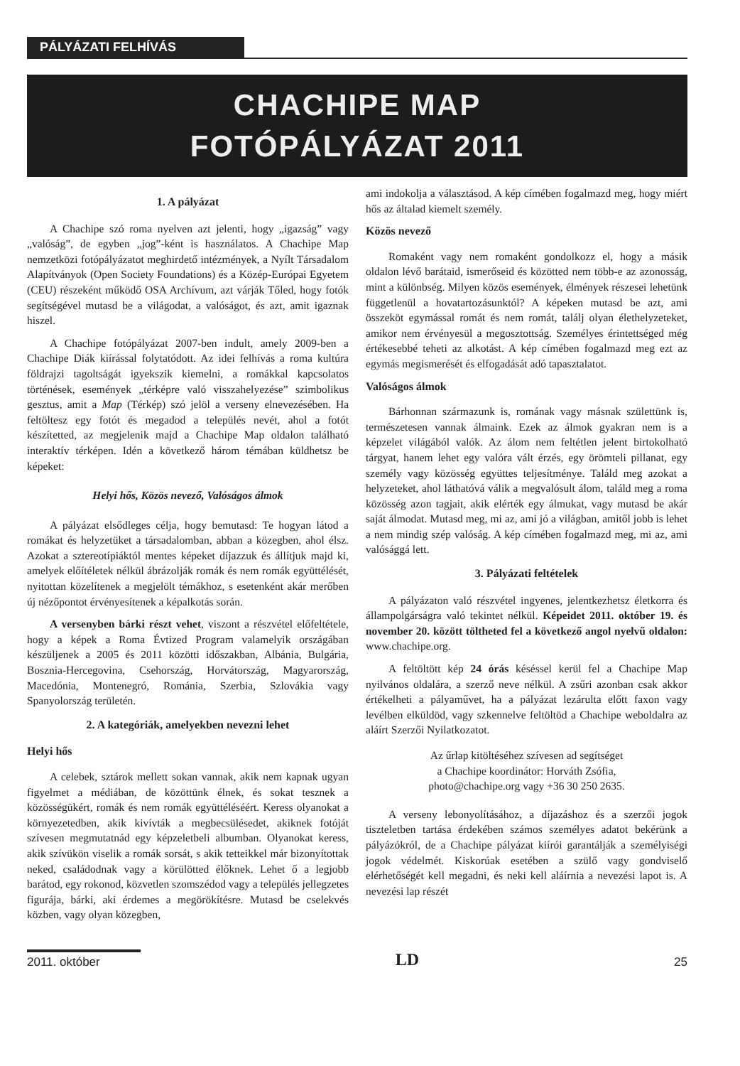PÁLYÁZATI FELHÍVÁS
CHACHIPE MAP
FOTÓPÁLYÁZAT 2011
1. A pályázat
A Chachipe szó roma nyelven azt jelenti, hogy „igazság” vagy „valóság”, de egyben „jog”-ként is használatos. A Chachipe Map nemzetközi fotópályázatot meghirdető intézmények, a Nyílt Társadalom Alapítványok (Open Society Foundations) és a Közép-Európai Egyetem (CEU) részeként működő OSA Archívum, azt várják Tőled, hogy fotók segítségével mutasd be a világodat, a valóságot, és azt, amit igaznak hiszel.
A Chachipe fotópályázat 2007-ben indult, amely 2009-ben a Chachipe Diák kiírással folytatódott. Az idei felhívás a roma kultúra földrajzi tagoltságát igyekszik kiemelni, a romákkal kapcsolatos történések, események „térképre való visszahelyezése” szimbolikus gesztus, amit a Map (Térkép) szó jelöl a verseny elnevezésében. Ha feltöltesz egy fotót és megadod a település nevét, ahol a fotót készítetted, az megjelenik majd a Chachipe Map oldalon található interaktív térképen. Idén a következő három témában küldhetsz be képeket:
Helyi hős, Közös nevező, Valóságos álmok
A pályázat elsődleges célja, hogy bemutasd: Te hogyan látod a romákat és helyzetüket a társadalomban, abban a közegben, ahol élsz. Azokat a sztereotípiáktól mentes képeket díjazzuk és állítjuk majd ki, amelyek előítéletek nélkül ábrázolják romák és nem romák együttélését, nyitottan közelítenek a megjelölt témákhoz, s esetenként akár merőben új nézőpontot érvényesítenek a képalkotás során.
A versenyben bárki részt vehet, viszont a részvétel előfeltétele, hogy a képek a Roma Évtized Program valamelyik országában készüljenek a 2005 és 2011 közötti időszakban, Albánia, Bulgária, Bosznia-Hercegovina, Csehország, Horvátország, Magyarország, Macedónia, Montenegró, Románia, Szerbia, Szlovákia vagy Spanyolország területén.
2. A kategóriák, amelyekben nevezni lehet
Helyi hős
A celebek, sztárok mellett sokan vannak, akik nem kapnak ugyan figyelmet a médiában, de közöttünk élnek, és sokat tesznek a közösségükért, romák és nem romák együttéléséért. Keress olyanokat a környezetedben, akik kivívták a megbecsülésedet, akiknek fotóját szívesen megmutatnád egy képzeletbeli albumban. Olyanokat keress, akik szívükön viselik a romák sorsát, s akik tetteikkel már bizonyítottak neked, családodnak vagy a körülötted élőknek. Lehet ő a legjobb barátod, egy rokonod, közvetlen szomszédod vagy a település jellegzetes figurája, bárki, aki érdemes a megörökítésre. Mutasd be cselekvés közben, vagy olyan közegben,
ami indokolja a választásod. A kép címében fogalmazd meg, hogy miért hős az általad kiemelt személy.
Közös nevező
Romaként vagy nem romaként gondolkozz el, hogy a másik oldalon lévő barátaid, ismerőseid és közötted nem több-e az azonosság, mint a különbség. Milyen közös események, élmények részesei lehetünk függetlenül a hovatartozásunktól? A képeken mutasd be azt, ami összeköt egymással romát és nem romát, találj olyan élethelyzeteket, amikor nem érvényesül a megosztottság. Személyes érintettséged még értékesebbé teheti az alkotást. A kép címében fogalmazd meg ezt az egymás megismerését és elfogadását adó tapasztalatot.
Valóságos álmok
Bárhonnan származunk is, romának vagy másnak születtünk is, természetesen vannak álmaink. Ezek az álmok gyakran nem is a képzelet világából valók. Az álom nem feltétlen jelent birtokolható tárgyat, hanem lehet egy valóra vált érzés, egy örömteli pillanat, egy személy vagy közösség együttes teljesítménye. Találd meg azokat a helyzeteket, ahol láthatóvá válik a megvalósult álom, találd meg a roma közösség azon tagjait, akik elérték egy álmukat, vagy mutasd be akár saját álmodat. Mutasd meg, mi az, ami jó a világban, amitől jobb is lehet a nem mindig szép valóság. A kép címében fogalmazd meg, mi az, ami valósággá lett.
3. Pályázati feltételek
A pályázaton való részvétel ingyenes, jelentkezhetsz életkorra és állampolgárságra való tekintet nélkül. Képeidet 2011. október 19. és november 20. között töltheted fel a következő angol nyelvű oldalon: www.chachipe.org.
A feltöltött kép 24 órás késéssel kerül fel a Chachipe Map nyilvános oldalára, a szerző neve nélkül. A zsűri azonban csak akkor értékelheti a pályaművet, ha a pályázat lezárulta előtt faxon vagy levélben elküldöd, vagy szkennelve feltöltöd a Chachipe weboldalra az aláírt Szerzői Nyilatkozatot.
Az űrlap kitöltéséhez szívesen ad segítséget
a Chachipe koordinátor: Horváth Zsófia,
photo@chachipe.org vagy +36 30 250 2635.
A verseny lebonyolításához, a díjazáshoz és a szerzői jogok tiszteletben tartása érdekében számos személyes adatot bekérünk a pályázókról, de a Chachipe pályázat kiírói garantálják a személyiségi jogok védelmét. Kiskorúak esetében a szülő vagy gondviselő elérhetőségét kell megadni, és neki kell aláírnia a nevezési lapot is. A nevezési lap részét
2011. október
LD
25